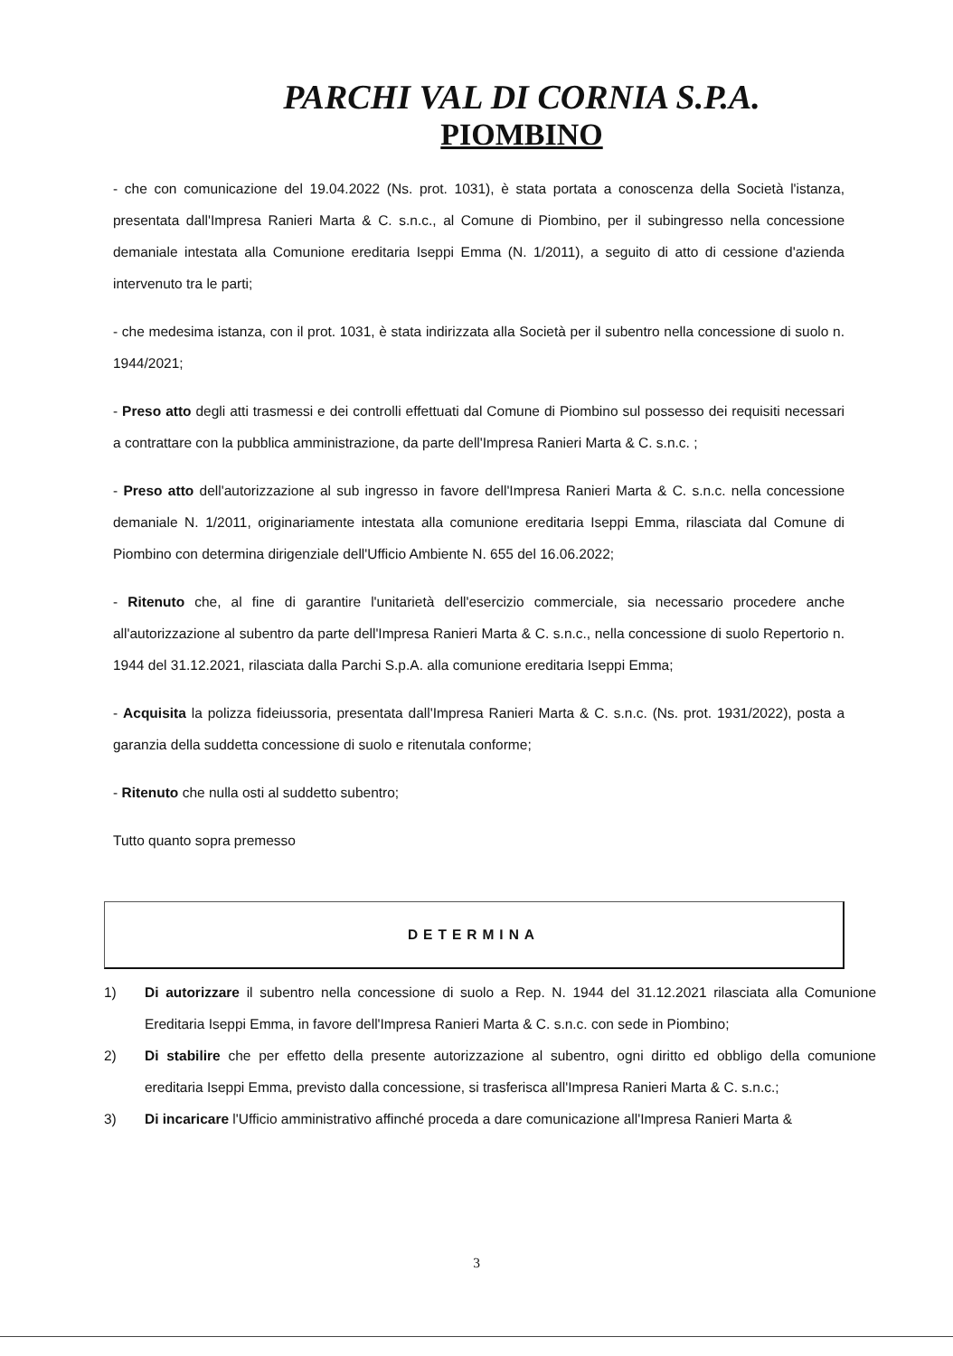PARCHI VAL DI CORNIA S.P.A.
PIOMBINO
- che con comunicazione del 19.04.2022 (Ns. prot. 1031), è stata portata a conoscenza della Società l'istanza, presentata dall'Impresa Ranieri Marta & C. s.n.c., al Comune di Piombino, per il subingresso nella concessione demaniale intestata alla Comunione ereditaria Iseppi Emma (N. 1/2011), a seguito di atto di cessione d'azienda intervenuto tra le parti;
- che medesima istanza, con il prot. 1031, è stata indirizzata alla Società per il subentro nella concessione di suolo n. 1944/2021;
- Preso atto degli atti trasmessi e dei controlli effettuati dal Comune di Piombino sul possesso dei requisiti necessari a contrattare con la pubblica amministrazione, da parte dell'Impresa Ranieri Marta & C. s.n.c. ;
- Preso atto dell'autorizzazione al sub ingresso in favore dell'Impresa Ranieri Marta & C. s.n.c. nella concessione demaniale N. 1/2011, originariamente intestata alla comunione ereditaria Iseppi Emma, rilasciata dal Comune di Piombino con determina dirigenziale dell'Ufficio Ambiente N. 655 del 16.06.2022;
- Ritenuto che, al fine di garantire l'unitarietà dell'esercizio commerciale, sia necessario procedere anche all'autorizzazione al subentro da parte dell'Impresa Ranieri Marta & C. s.n.c., nella concessione di suolo Repertorio n. 1944 del 31.12.2021, rilasciata dalla Parchi S.p.A. alla comunione ereditaria Iseppi Emma;
- Acquisita la polizza fideiussoria, presentata dall'Impresa Ranieri Marta & C. s.n.c. (Ns. prot. 1931/2022), posta a garanzia della suddetta concessione di suolo e ritenutala conforme;
- Ritenuto che nulla osti al suddetto subentro;
Tutto quanto sopra premesso
DETERMINA
1) Di autorizzare il subentro nella concessione di suolo a Rep. N. 1944 del 31.12.2021 rilasciata alla Comunione Ereditaria Iseppi Emma, in favore dell'Impresa Ranieri Marta & C. s.n.c. con sede in Piombino;
2) Di stabilire che per effetto della presente autorizzazione al subentro, ogni diritto ed obbligo della comunione ereditaria Iseppi Emma, previsto dalla concessione, si trasferisca all'Impresa Ranieri Marta & C. s.n.c.;
3) Di incaricare l'Ufficio amministrativo affinché proceda a dare comunicazione all'Impresa Ranieri Marta &
3